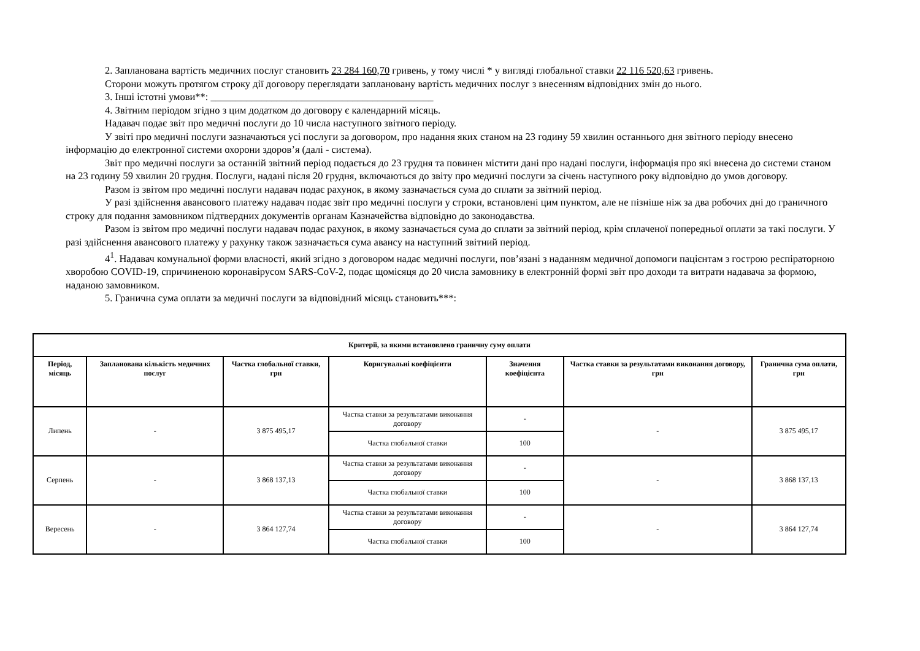2. Запланована вартість медичних послуг становить 23 284 160,70 гривень, у тому числі * у вигляді глобальної ставки 22 116 520,63 гривень.
Сторони можуть протягом строку дії договору переглядати заплановану вартість медичних послуг з внесенням відповідних змін до нього.
3. Інші істотні умови**: ____________________________________________
4. Звітним періодом згідно з цим додатком до договору є календарний місяць.
Надавач подає звіт про медичні послуги до 10 числа наступного звітного періоду.
У звіті про медичні послуги зазначаються усі послуги за договором, про надання яких станом на 23 годину 59 хвилин останнього дня звітного періоду внесено інформацію до електронної системи охорони здоров’я (далі - система).
Звіт про медичні послуги за останній звітний період подається до 23 грудня та повинен містити дані про надані послуги, інформація про які внесена до системи станом на 23 годину 59 хвилин 20 грудня. Послуги, надані після 20 грудня, включаються до звіту про медичні послуги за січень наступного року відповідно до умов договору.
Разом із звітом про медичні послуги надавач подає рахунок, в якому зазначається сума до сплати за звітний період.
У разі здійснення авансового платежу надавач подає звіт про медичні послуги у строки, встановлені цим пунктом, але не пізніше ніж за два робочих дні до граничного строку для подання замовником підтвердних документів органам Казначейства відповідно до законодавства.
Разом із звітом про медичні послуги надавач подає рахунок, в якому зазначається сума до сплати за звітний період, крім сплаченої попередньої оплати за такі послуги. У разі здійснення авансового платежу у рахунку також зазначається сума авансу на наступний звітний період.
4<sup>1</sup>. Надавач комунальної форми власності, який згідно з договором надає медичні послуги, пов’язані з наданням медичної допомоги пацієнтам з гострою респіраторною хворобою COVID-19, спричиненою коронавірусом SARS-CoV-2, подає щомісяця до 20 числа замовнику в електронній формі звіт про доходи та витрати надавача за формою, наданою замовником.
5. Гранична сума оплати за медичні послуги за відповідний місяць становить***:
| Критерії, за якими встановлено граничну суму оплати | | | | | | |
| --- | --- | --- | --- | --- | --- | --- |
| Період, місяць | Запланована кількість медичних послуг | Частка глобальної ставки, грн | Коригувальні коефіцієнти | Значення коефіцієнта | Частка ставки за результатами виконання договору, грн | Гранична сума оплати, грн |
| Липень | - | 3 875 495,17 | Частка ставки за результатами виконання договору | - | - | 3 875 495,17 |
| | | | Частка глобальної ставки | 100 | | |
| Серпень | - | 3 868 137,13 | Частка ставки за результатами виконання договору | - | - | 3 868 137,13 |
| | | | Частка глобальної ставки | 100 | | |
| Вересень | - | 3 864 127,74 | Частка ставки за результатами виконання договору | - | - | 3 864 127,74 |
| | | | Частка глобальної ставки | 100 | | |